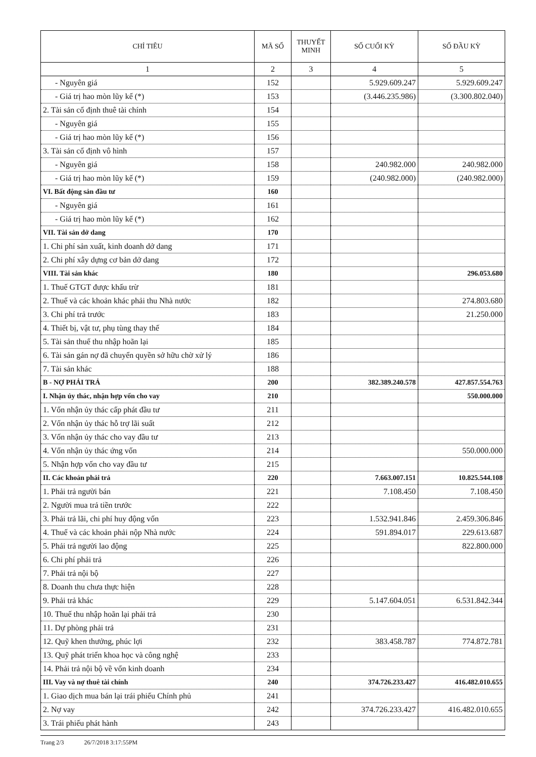| CHỈ TIÊU | MÃ SỐ | THUYẾT MINH | SỐ CUỐI KỲ | SỐ ĐẦU KỲ |
| --- | --- | --- | --- | --- |
| 1 | 2 | 3 | 4 | 5 |
| - Nguyên giá | 152 | | 5.929.609.247 | 5.929.609.247 |
| - Giá trị hao mòn lũy kế (*) | 153 | | (3.446.235.986) | (3.300.802.040) |
| 2. Tài sản cố định thuê tài chính | 154 | | | |
| - Nguyên giá | 155 | | | |
| - Giá trị hao mòn lũy kế (*) | 156 | | | |
| 3. Tài sản cố định vô hình | 157 | | | |
| - Nguyên giá | 158 | | 240.982.000 | 240.982.000 |
| - Giá trị hao mòn lũy kế (*) | 159 | | (240.982.000) | (240.982.000) |
| VI. Bất động sản đầu tư | 160 | | | |
| - Nguyên giá | 161 | | | |
| - Giá trị hao mòn lũy kế (*) | 162 | | | |
| VII. Tài sản dở dang | 170 | | | |
| 1. Chi phí sản xuất, kinh doanh dở dang | 171 | | | |
| 2. Chi phí xây dựng cơ bản dở dang | 172 | | | |
| VIII. Tài sản khác | 180 | | | 296.053.680 |
| 1. Thuế GTGT được khấu trừ | 181 | | | |
| 2. Thuế và các khoản khác phải thu Nhà nước | 182 | | | 274.803.680 |
| 3. Chi phí trả trước | 183 | | | 21.250.000 |
| 4. Thiết bị, vật tư, phụ tùng thay thế | 184 | | | |
| 5. Tài sản thuế thu nhập hoãn lại | 185 | | | |
| 6. Tài sản gán nợ đã chuyển quyền sở hữu chờ xử lý | 186 | | | |
| 7. Tài sản khác | 188 | | | |
| B - NỢ PHẢI TRẢ | 200 | | 382.389.240.578 | 427.857.554.763 |
| I. Nhận ủy thác, nhận hợp vốn cho vay | 210 | | | 550.000.000 |
| 1. Vốn nhận ủy thác cấp phát đầu tư | 211 | | | |
| 2. Vốn nhận ủy thác hỗ trợ lãi suất | 212 | | | |
| 3. Vốn nhận ủy thác cho vay đầu tư | 213 | | | |
| 4. Vốn nhận ủy thác ứng vốn | 214 | | | 550.000.000 |
| 5. Nhận hợp vốn cho vay đầu tư | 215 | | | |
| II. Các khoản phải trả | 220 | | 7.663.007.151 | 10.825.544.108 |
| 1. Phải trả người bán | 221 | | 7.108.450 | 7.108.450 |
| 2. Người mua trả tiền trước | 222 | | | |
| 3. Phải trả lãi, chi phí huy động vốn | 223 | | 1.532.941.846 | 2.459.306.846 |
| 4. Thuế và các khoản phải nộp Nhà nước | 224 | | 591.894.017 | 229.613.687 |
| 5. Phải trả người lao động | 225 | | | 822.800.000 |
| 6. Chi phí phải trả | 226 | | | |
| 7. Phải trả nội bộ | 227 | | | |
| 8. Doanh thu chưa thực hiện | 228 | | | |
| 9. Phải trả khác | 229 | | 5.147.604.051 | 6.531.842.344 |
| 10. Thuế thu nhập hoãn lại phải trả | 230 | | | |
| 11. Dự phòng phải trả | 231 | | | |
| 12. Quỹ khen thưởng, phúc lợi | 232 | | 383.458.787 | 774.872.781 |
| 13. Quỹ phát triển khoa học và công nghệ | 233 | | | |
| 14. Phải trả nội bộ về vốn kinh doanh | 234 | | | |
| III. Vay và nợ thuê tài chính | 240 | | 374.726.233.427 | 416.482.010.655 |
| 1. Giao dịch mua bán lại trái phiếu Chính phủ | 241 | | | |
| 2. Nợ vay | 242 | | 374.726.233.427 | 416.482.010.655 |
| 3. Trái phiếu phát hành | 243 | | | |
Trang 2/3 26/7/2018 3:17:55PM